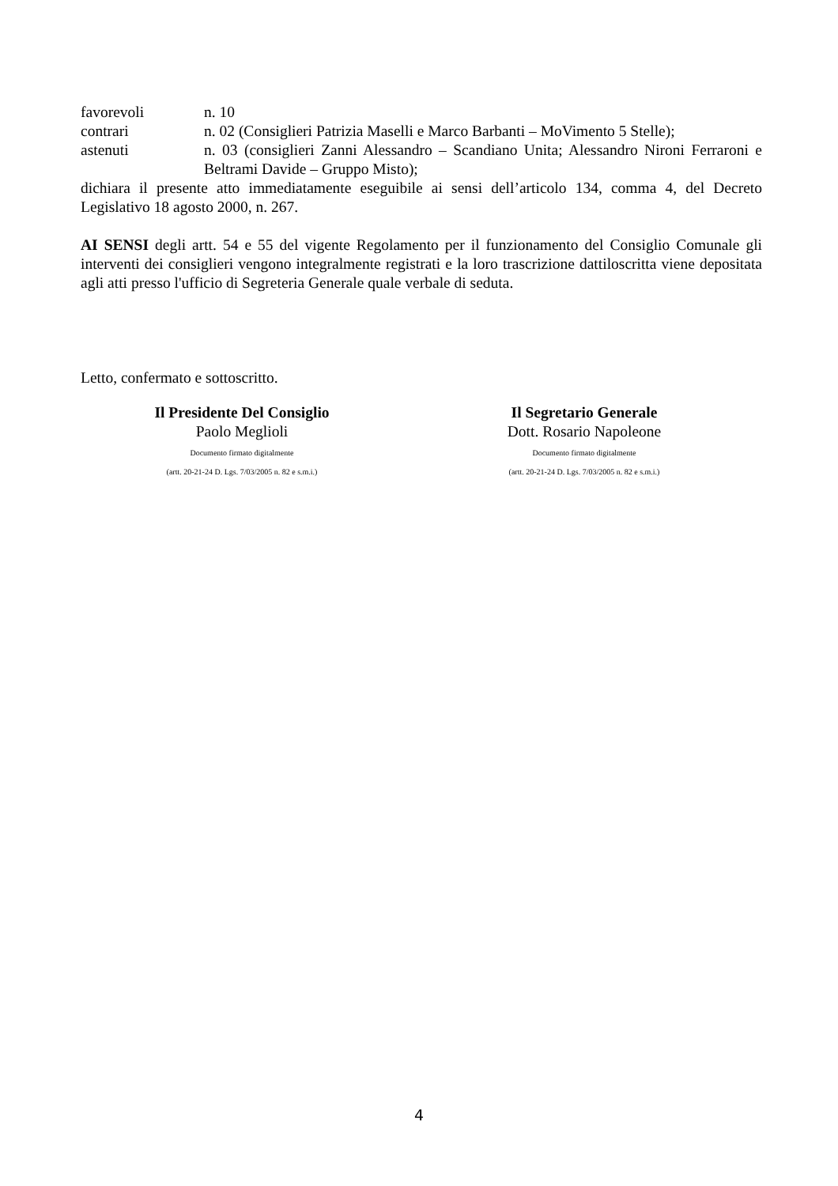favorevoli n. 10
contrari n. 02 (Consiglieri Patrizia Maselli e Marco Barbanti – MoVimento 5 Stelle);
astenuti n. 03 (consiglieri Zanni Alessandro – Scandiano Unita; Alessandro Nironi Ferraroni e Beltrami Davide – Gruppo Misto);
dichiara il presente atto immediatamente eseguibile ai sensi dell’articolo 134, comma 4, del Decreto Legislativo 18 agosto 2000, n. 267.
AI SENSI degli artt. 54 e 55 del vigente Regolamento per il funzionamento del Consiglio Comunale gli interventi dei consiglieri vengono integralmente registrati e la loro trascrizione dattiloscritta viene depositata agli atti presso l'ufficio di Segreteria Generale quale verbale di seduta.
Letto, confermato e sottoscritto.
Il Presidente Del Consiglio
Paolo Meglioli
Documento firmato digitalmente
(artt. 20-21-24 D. Lgs. 7/03/2005 n. 82 e s.m.i.)
Il Segretario Generale
Dott. Rosario Napoleone
Documento firmato digitalmente
(artt. 20-21-24 D. Lgs. 7/03/2005 n. 82 e s.m.i.)
4